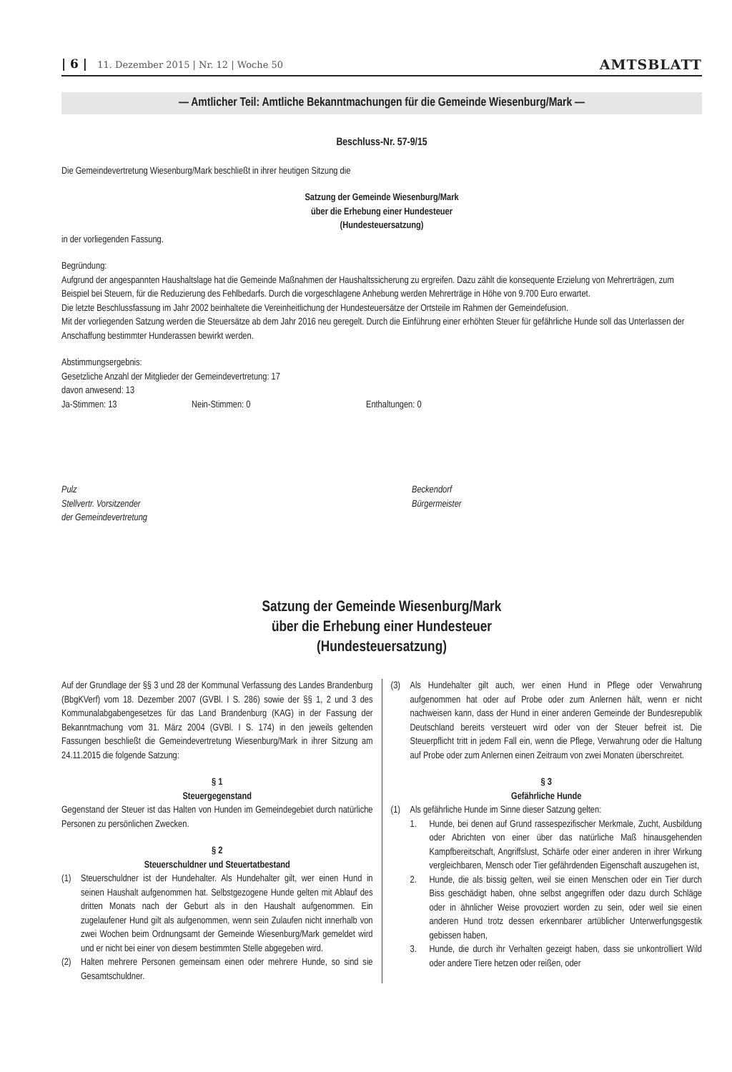| 6 | 11. Dezember 2015 | Nr. 12 | Woche 50
AMTSBLATT
— Amtlicher Teil: Amtliche Bekanntmachungen für die Gemeinde Wiesenburg/Mark —
Beschluss-Nr. 57-9/15
Die Gemeindevertretung Wiesenburg/Mark beschließt in ihrer heutigen Sitzung die
Satzung der Gemeinde Wiesenburg/Mark
über die Erhebung einer Hundesteuer
(Hundesteuersatzung)
in der vorliegenden Fassung.
Begründung:
Aufgrund der angespannten Haushaltslage hat die Gemeinde Maßnahmen der Haushaltssicherung zu ergreifen. Dazu zählt die konsequente Erzielung von Mehrerträgen, zum Beispiel bei Steuern, für die Reduzierung des Fehlbedarfs. Durch die vorgeschlagene Anhebung werden Mehrerträge in Höhe von 9.700 Euro erwartet.
Die letzte Beschlussfassung im Jahr 2002 beinhaltete die Vereinheitlichung der Hundesteuersätze der Ortsteile im Rahmen der Gemeindefusion.
Mit der vorliegenden Satzung werden die Steuersätze ab dem Jahr 2016 neu geregelt. Durch die Einführung einer erhöhten Steuer für gefährliche Hunde soll das Unterlassen der Anschaffung bestimmter Hunderassen bewirkt werden.
Abstimmungsergebnis:
Gesetzliche Anzahl der Mitglieder der Gemeindevertretung: 17
davon anwesend: 13
Ja-Stimmen: 13 Nein-Stimmen: 0 Enthaltungen: 0
Pulz
Stellvertr. Vorsitzender
der Gemeindevertretung
Beckendorf
Bürgermeister
Satzung der Gemeinde Wiesenburg/Mark
über die Erhebung einer Hundesteuer
(Hundesteuersatzung)
Auf der Grundlage der §§ 3 und 28 der Kommunal Verfassung des Landes Brandenburg (BbgKVerf) vom 18. Dezember 2007 (GVBl. I S. 286) sowie der §§ 1, 2 und 3 des Kommunalabgabengesetzes für das Land Brandenburg (KAG) in der Fassung der Bekanntmachung vom 31. März 2004 (GVBl. I S. 174) in den jeweils geltenden Fassungen beschließt die Gemeindevertretung Wiesenburg/Mark in ihrer Sitzung am 24.11.2015 die folgende Satzung:
§ 1
Steuergegenstand
Gegenstand der Steuer ist das Halten von Hunden im Gemeindegebiet durch natürliche Personen zu persönlichen Zwecken.
§ 2
Steuerschuldner und Steuertatbestand
(1) Steuerschuldner ist der Hundehalter. Als Hundehalter gilt, wer einen Hund in seinen Haushalt aufgenommen hat. Selbstgezogene Hunde gelten mit Ablauf des dritten Monats nach der Geburt als in den Haushalt aufgenommen. Ein zugelaufener Hund gilt als aufgenommen, wenn sein Zulaufen nicht innerhalb von zwei Wochen beim Ordnungsamt der Gemeinde Wiesenburg/Mark gemeldet wird und er nicht bei einer von diesem bestimmten Stelle abgegeben wird.
(2) Halten mehrere Personen gemeinsam einen oder mehrere Hunde, so sind sie Gesamtschuldner.
(3) Als Hundehalter gilt auch, wer einen Hund in Pflege oder Verwahrung aufgenommen hat oder auf Probe oder zum Anlernen hält, wenn er nicht nachweisen kann, dass der Hund in einer anderen Gemeinde der Bundesrepublik Deutschland bereits versteuert wird oder von der Steuer befreit ist. Die Steuerpflicht tritt in jedem Fall ein, wenn die Pflege, Verwahrung oder die Haltung auf Probe oder zum Anlernen einen Zeitraum von zwei Monaten überschreitet.
§ 3
Gefährliche Hunde
(1) Als gefährliche Hunde im Sinne dieser Satzung gelten:
1. Hunde, bei denen auf Grund rassespezifischer Merkmale, Zucht, Ausbildung oder Abrichten von einer über das natürliche Maß hinausgehenden Kampfbereitschaft, Angriffslust, Schärfe oder einer anderen in ihrer Wirkung vergleichbaren, Mensch oder Tier gefährdenden Eigenschaft auszugehen ist,
2. Hunde, die als bissig gelten, weil sie einen Menschen oder ein Tier durch Biss geschädigt haben, ohne selbst angegriffen oder dazu durch Schläge oder in ähnlicher Weise provoziert worden zu sein, oder weil sie einen anderen Hund trotz dessen erkennbarer artüblicher Unterwerfungsgestik gebissen haben,
3. Hunde, die durch ihr Verhalten gezeigt haben, dass sie unkontrolliert Wild oder andere Tiere hetzen oder reißen, oder